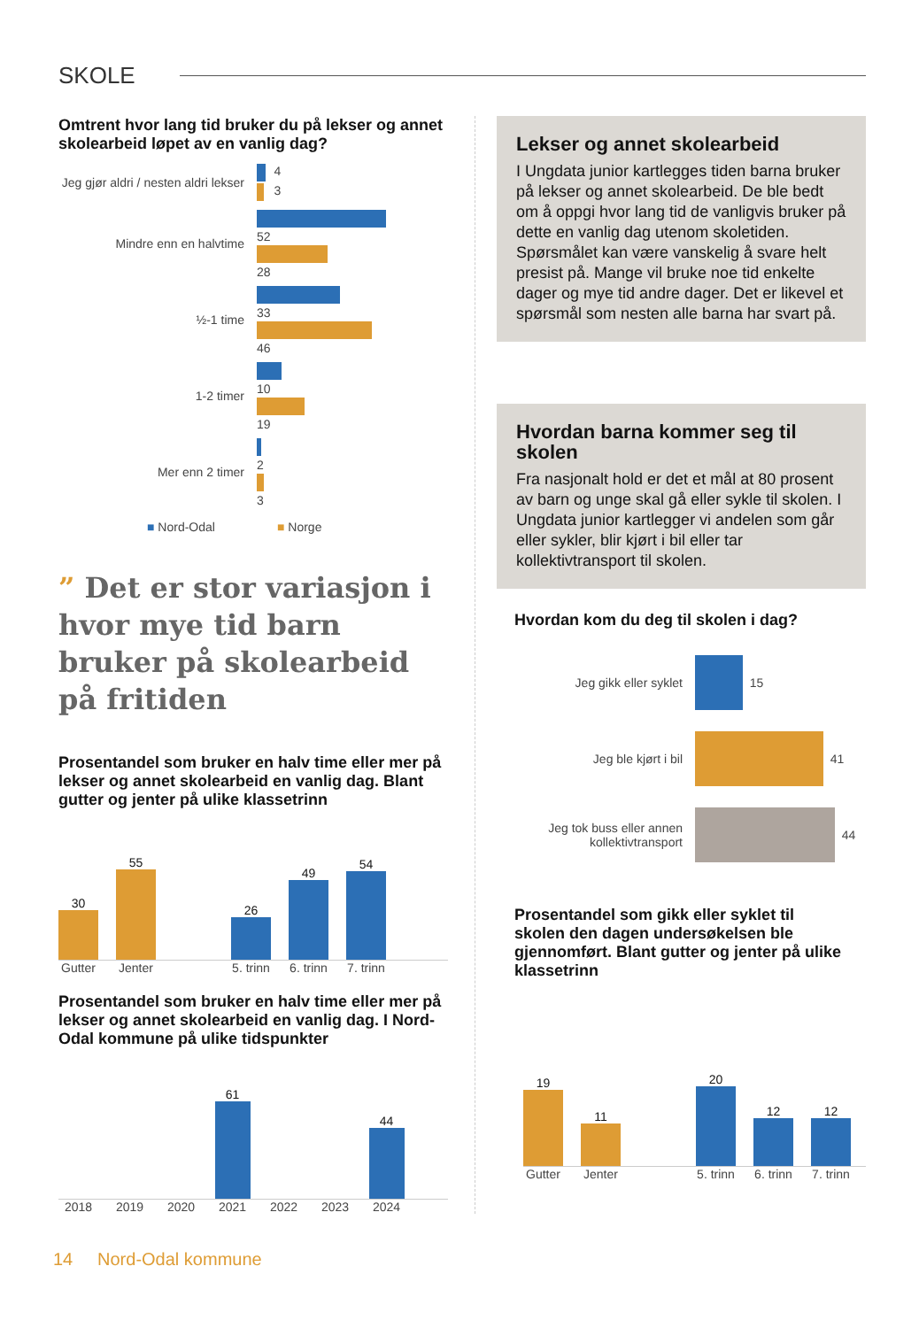SKOLE
Omtrent hvor lang tid bruker du på lekser og annet skolearbeid løpet av en vanlig dag?
Jeg gjør aldri / nesten aldri lekser
4
3
Mindre enn en halvtime
52
28
½-1 time
33
46
1-2 timer
10
19
Mer enn 2 timer
2
3
■ Nord-Odal ■ Norge
” Det er stor variasjon i hvor mye tid barn bruker på skolearbeid på fritiden
Prosentandel som bruker en halv time eller mer på lekser og annet skolearbeid en vanlig dag. Blant gutter og jenter på ulike klassetrinn
30
55
26
49
54
Gutter Jenter 5. trinn 6. trinn 7. trinn
Prosentandel som bruker en halv time eller mer på lekser og annet skolearbeid en vanlig dag. I Nord-Odal kommune på ulike tidspunkter
61
44
2018 2019 2020 2021 2022 2023 2024
Lekser og annet skolearbeid
I Ungdata junior kartlegges tiden barna bruker på lekser og annet skolearbeid. De ble bedt om å oppgi hvor lang tid de vanligvis bruker på dette en vanlig dag utenom skoletiden. Spørsmålet kan være vanskelig å svare helt presist på. Mange vil bruke noe tid enkelte dager og mye tid andre dager. Det er likevel et spørsmål som nesten alle barna har svart på.
Hvordan barna kommer seg til skolen
Fra nasjonalt hold er det et mål at 80 prosent av barn og unge skal gå eller sykle til skolen. I Ungdata junior kartlegger vi andelen som går eller sykler, blir kjørt i bil eller tar kollektivtransport til skolen.
Hvordan kom du deg til skolen i dag?
Jeg gikk eller syklet
15
Jeg ble kjørt i bil
41
Jeg tok buss eller annen kollektivtransport
44
Prosentandel som gikk eller syklet til skolen den dagen undersøkelsen ble gjennomført. Blant gutter og jenter på ulike klassetrinn
19
11
20
12
12
Gutter Jenter 5. trinn 6. trinn 7. trinn
14 Nord-Odal kommune